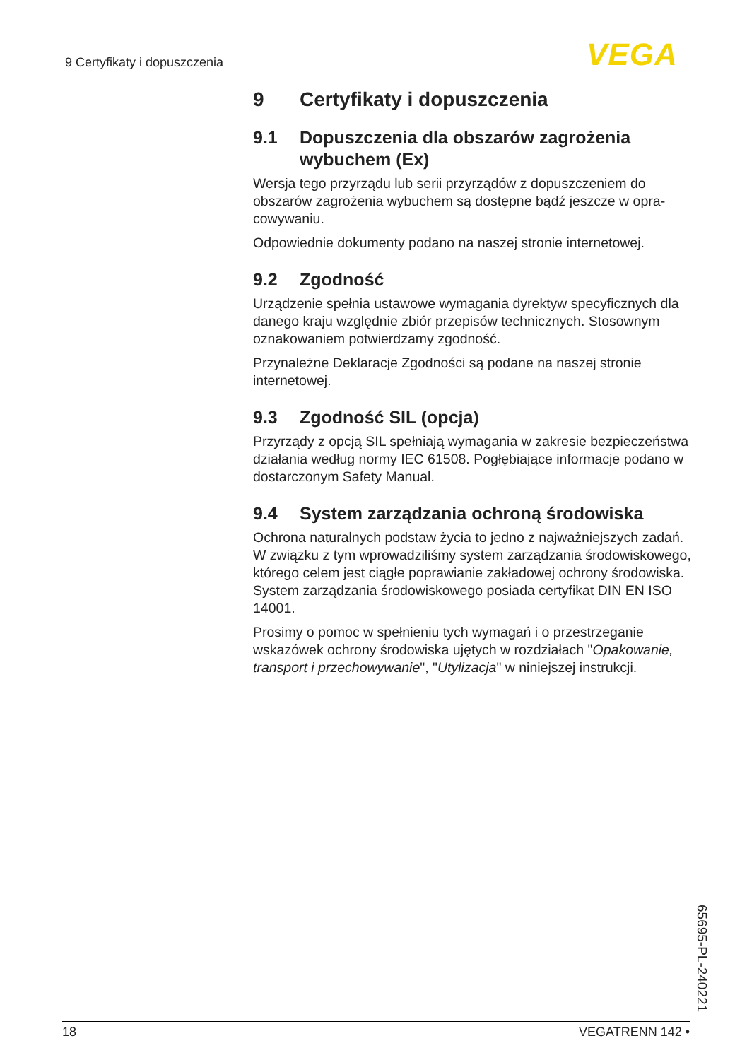9 Certyfikaty i dopuszczenia VEGA
9 Certyfikaty i dopuszczenia
9.1 Dopuszczenia dla obszarów zagrożenia wybuchem (Ex)
Wersja tego przyrządu lub serii przyrządów z dopuszczeniem do obszarów zagrożenia wybuchem są dostępne bądź jeszcze w opra­cowywaniu.
Odpowiednie dokumenty podano na naszej stronie internetowej.
9.2 Zgodność
Urządzenie spełnia ustawowe wymagania dyrektyw specyficznych dla danego kraju względnie zbiór przepisów technicznych. Stosow­nym oznakowaniem potwierdzamy zgodność.
Przynależne Deklaracje Zgodności są podane na naszej stronie internetowej.
9.3 Zgodność SIL (opcja)
Przyrządy z opcją SIL spełniają wymagania w zakresie bezpieczeń­stwa działania według normy IEC 61508. Pogłębiające informacje podano w dostarczonym Safety Manual.
9.4 System zarządzania ochroną środowiska
Ochrona naturalnych podstaw życia to jedno z najważniejszych za­dań. W związku z tym wprowadziliśmy system zarządzania środowi­skowego, którego celem jest ciągłe poprawianie zakładowej ochrony środowiska. System zarządzania środowiskowego posiada certyfikat DIN EN ISO 14001.
Prosimy o pomoc w spełnieniu tych wymagań i o przestrzeganie wskazówek ochrony środowiska ujętych w rozdziałach "Opakowanie, transport i przechowywanie", "Utylizacja" w niniejszej instrukcji.
65695-PL-240221
18 VEGATRENN 142 •